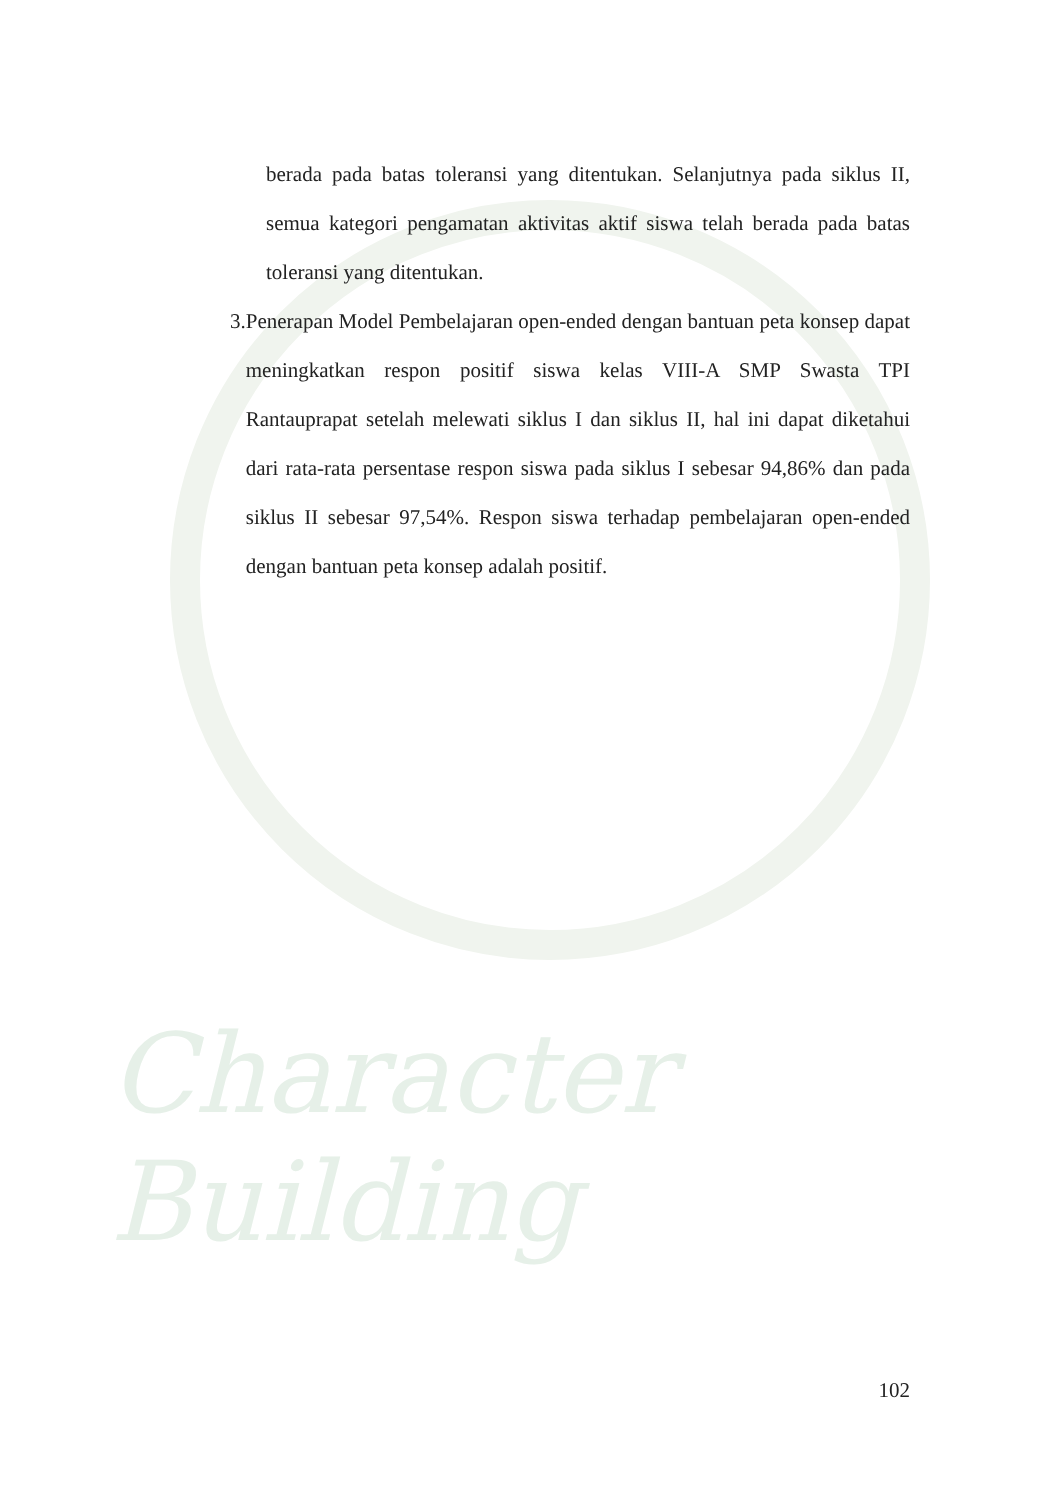Character Building
berada pada batas toleransi yang ditentukan. Selanjutnya pada siklus II, semua kategori pengamatan aktivitas aktif siswa telah berada pada batas toleransi yang ditentukan.
3. Penerapan Model Pembelajaran open-ended dengan bantuan peta konsep dapat meningkatkan respon positif siswa kelas VIII-A SMP Swasta TPI Rantauprapat setelah melewati siklus I dan siklus II, hal ini dapat diketahui dari rata-rata persentase respon siswa pada siklus I sebesar 94,86% dan pada siklus II sebesar 97,54%. Respon siswa terhadap pembelajaran open-ended dengan bantuan peta konsep adalah positif.
102